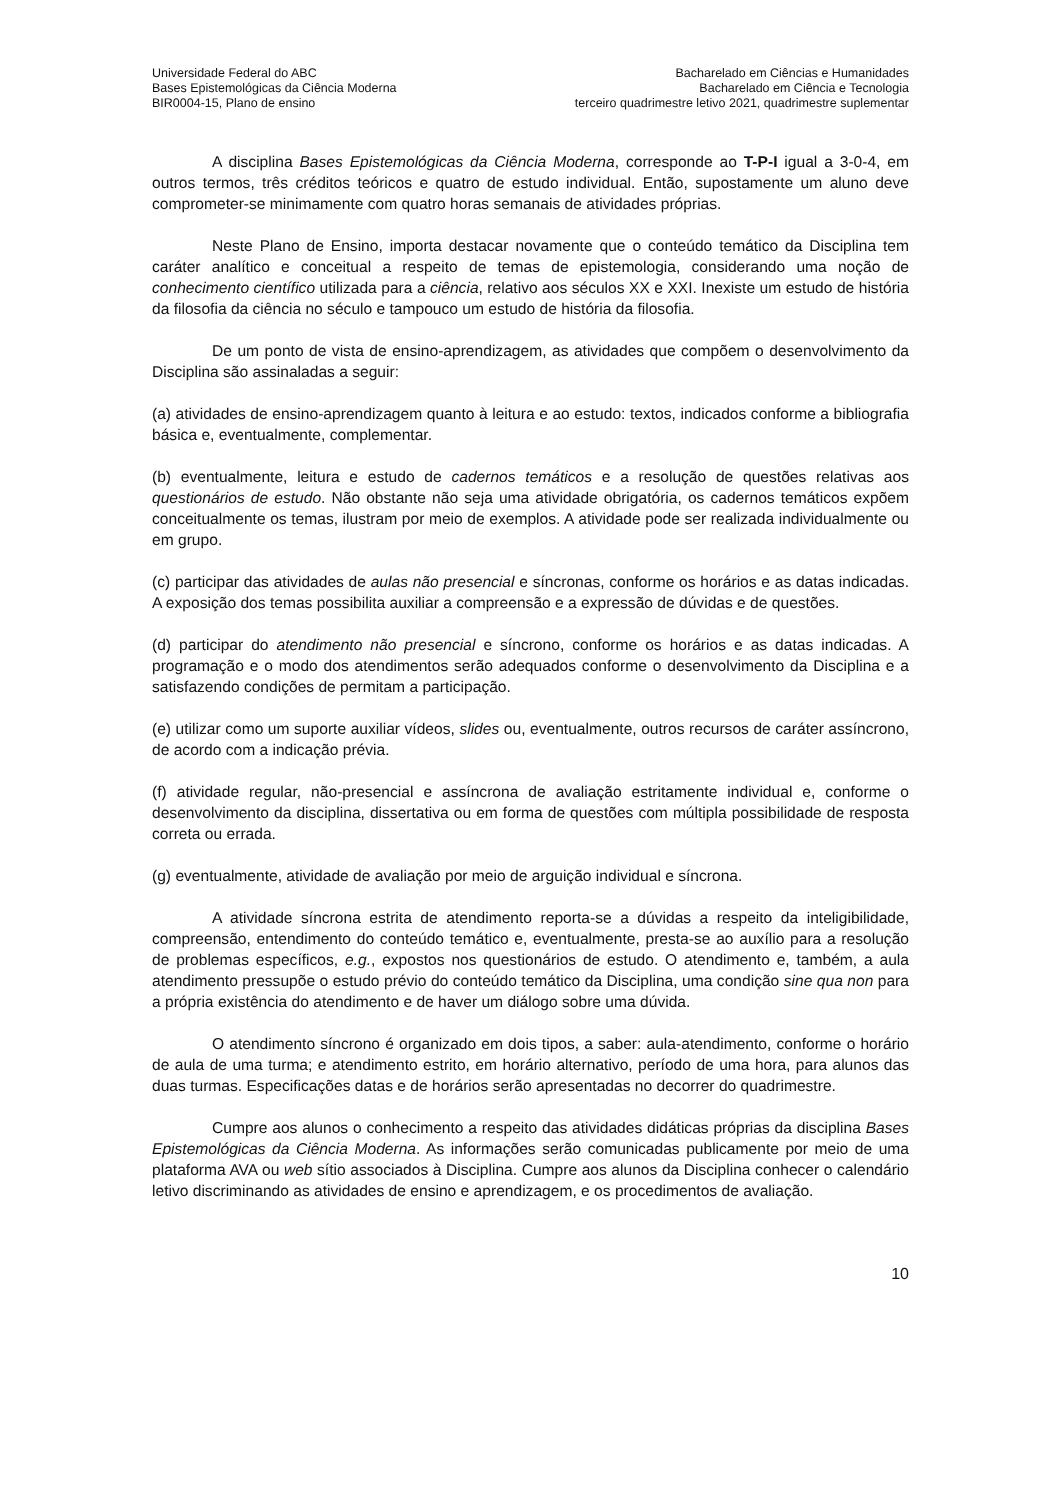Universidade Federal do ABC
Bases Epistemológicas da Ciência Moderna
BIR0004-15, Plano de ensino
Bacharelado em Ciências e Humanidades
Bacharelado em Ciência e Tecnologia
terceiro quadrimestre letivo 2021, quadrimestre suplementar
A disciplina Bases Epistemológicas da Ciência Moderna, corresponde ao T-P-I igual a 3-0-4, em outros termos, três créditos teóricos e quatro de estudo individual. Então, supostamente um aluno deve comprometer-se minimamente com quatro horas semanais de atividades próprias.
Neste Plano de Ensino, importa destacar novamente que o conteúdo temático da Disciplina tem caráter analítico e conceitual a respeito de temas de epistemologia, considerando uma noção de conhecimento científico utilizada para a ciência, relativo aos séculos XX e XXI. Inexiste um estudo de história da filosofia da ciência no século e tampouco um estudo de história da filosofia.
De um ponto de vista de ensino-aprendizagem, as atividades que compõem o desenvolvimento da Disciplina são assinaladas a seguir:
(a) atividades de ensino-aprendizagem quanto à leitura e ao estudo: textos, indicados conforme a bibliografia básica e, eventualmente, complementar.
(b) eventualmente, leitura e estudo de cadernos temáticos e a resolução de questões relativas aos questionários de estudo. Não obstante não seja uma atividade obrigatória, os cadernos temáticos expõem conceitualmente os temas, ilustram por meio de exemplos. A atividade pode ser realizada individualmente ou em grupo.
(c) participar das atividades de aulas não presencial e síncronas, conforme os horários e as datas indicadas. A exposição dos temas possibilita auxiliar a compreensão e a expressão de dúvidas e de questões.
(d) participar do atendimento não presencial e síncrono, conforme os horários e as datas indicadas. A programação e o modo dos atendimentos serão adequados conforme o desenvolvimento da Disciplina e a satisfazendo condições de permitam a participação.
(e) utilizar como um suporte auxiliar vídeos, slides ou, eventualmente, outros recursos de caráter assíncrono, de acordo com a indicação prévia.
(f) atividade regular, não-presencial e assíncrona de avaliação estritamente individual e, conforme o desenvolvimento da disciplina, dissertativa ou em forma de questões com múltipla possibilidade de resposta correta ou errada.
(g) eventualmente, atividade de avaliação por meio de arguição individual e síncrona.
A atividade síncrona estrita de atendimento reporta-se a dúvidas a respeito da inteligibilidade, compreensão, entendimento do conteúdo temático e, eventualmente, presta-se ao auxílio para a resolução de problemas específicos, e.g., expostos nos questionários de estudo. O atendimento e, também, a aula atendimento pressupõe o estudo prévio do conteúdo temático da Disciplina, uma condição sine qua non para a própria existência do atendimento e de haver um diálogo sobre uma dúvida.
O atendimento síncrono é organizado em dois tipos, a saber: aula-atendimento, conforme o horário de aula de uma turma; e atendimento estrito, em horário alternativo, período de uma hora, para alunos das duas turmas. Especificações datas e de horários serão apresentadas no decorrer do quadrimestre.
Cumpre aos alunos o conhecimento a respeito das atividades didáticas próprias da disciplina Bases Epistemológicas da Ciência Moderna. As informações serão comunicadas publicamente por meio de uma plataforma AVA ou web sítio associados à Disciplina. Cumpre aos alunos da Disciplina conhecer o calendário letivo discriminando as atividades de ensino e aprendizagem, e os procedimentos de avaliação.
10